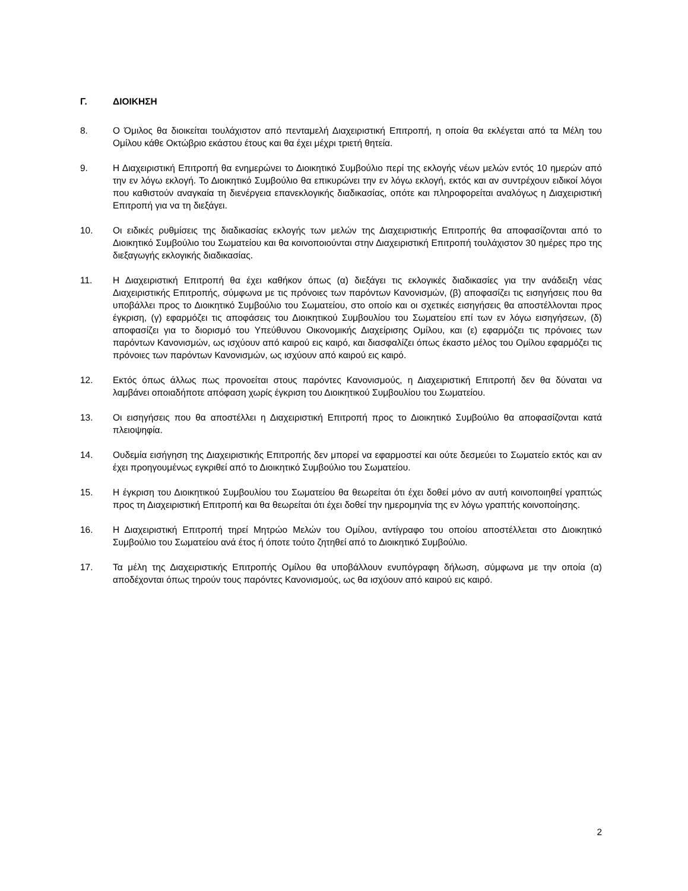Γ. ΔΙΟΙΚΗΣΗ
8. Ο Όμιλος θα διοικείται τουλάχιστον από πενταμελή Διαχειριστική Επιτροπή, η οποία θα εκλέγεται από τα Μέλη του Ομίλου κάθε Οκτώβριο εκάστου έτους και θα έχει μέχρι τριετή θητεία.
9. Η Διαχειριστική Επιτροπή θα ενημερώνει το Διοικητικό Συμβούλιο περί της εκλογής νέων μελών εντός 10 ημερών από την εν λόγω εκλογή. Το Διοικητικό Συμβούλιο θα επικυρώνει την εν λόγω εκλογή, εκτός και αν συντρέχουν ειδικοί λόγοι που καθιστούν αναγκαία τη διενέργεια επανεκλογικής διαδικασίας, οπότε και πληροφορείται αναλόγως η Διαχειριστική Επιτροπή για να τη διεξάγει.
10. Οι ειδικές ρυθμίσεις της διαδικασίας εκλογής των μελών της Διαχειριστικής Επιτροπής θα αποφασίζονται από το Διοικητικό Συμβούλιο του Σωματείου και θα κοινοποιούνται στην Διαχειριστική Επιτροπή τουλάχιστον 30 ημέρες προ της διεξαγωγής εκλογικής διαδικασίας.
11. Η Διαχειριστική Επιτροπή θα έχει καθήκον όπως (α) διεξάγει τις εκλογικές διαδικασίες για την ανάδειξη νέας Διαχειριστικής Επιτροπής, σύμφωνα με τις πρόνοιες των παρόντων Κανονισμών, (β) αποφασίζει τις εισηγήσεις που θα υποβάλλει προς το Διοικητικό Συμβούλιο του Σωματείου, στο οποίο και οι σχετικές εισηγήσεις θα αποστέλλονται προς έγκριση, (γ) εφαρμόζει τις αποφάσεις του Διοικητικού Συμβουλίου του Σωματείου επί των εν λόγω εισηγήσεων, (δ) αποφασίζει για το διορισμό του Υπεύθυνου Οικονομικής Διαχείρισης Ομίλου, και (ε) εφαρμόζει τις πρόνοιες των παρόντων Κανονισμών, ως ισχύουν από καιρού εις καιρό, και διασφαλίζει όπως έκαστο μέλος του Ομίλου εφαρμόζει τις πρόνοιες των παρόντων Κανονισμών, ως ισχύουν από καιρού εις καιρό.
12. Εκτός όπως άλλως πως προνοείται στους παρόντες Κανονισμούς, η Διαχειριστική Επιτροπή δεν θα δύναται να λαμβάνει οποιαδήποτε απόφαση χωρίς έγκριση του Διοικητικού Συμβουλίου του Σωματείου.
13. Οι εισηγήσεις που θα αποστέλλει η Διαχειριστική Επιτροπή προς το Διοικητικό Συμβούλιο θα αποφασίζονται κατά πλειοψηφία.
14. Ουδεμία εισήγηση της Διαχειριστικής Επιτροπής δεν μπορεί να εφαρμοστεί και ούτε δεσμεύει το Σωματείο εκτός και αν έχει προηγουμένως εγκριθεί από το Διοικητικό Συμβούλιο του Σωματείου.
15. Η έγκριση του Διοικητικού Συμβουλίου του Σωματείου θα θεωρείται ότι έχει δοθεί μόνο αν αυτή κοινοποιηθεί γραπτώς προς τη Διαχειριστική Επιτροπή και θα θεωρείται ότι έχει δοθεί την ημερομηνία της εν λόγω γραπτής κοινοποίησης.
16. Η Διαχειριστική Επιτροπή τηρεί Μητρώο Μελών του Ομίλου, αντίγραφο του οποίου αποστέλλεται στο Διοικητικό Συμβούλιο του Σωματείου ανά έτος ή όποτε τούτο ζητηθεί από το Διοικητικό Συμβούλιο.
17. Τα μέλη της Διαχειριστικής Επιτροπής Ομίλου θα υποβάλλουν ενυπόγραφη δήλωση, σύμφωνα με την οποία (α) αποδέχονται όπως τηρούν τους παρόντες Κανονισμούς, ως θα ισχύουν από καιρού εις καιρό.
2